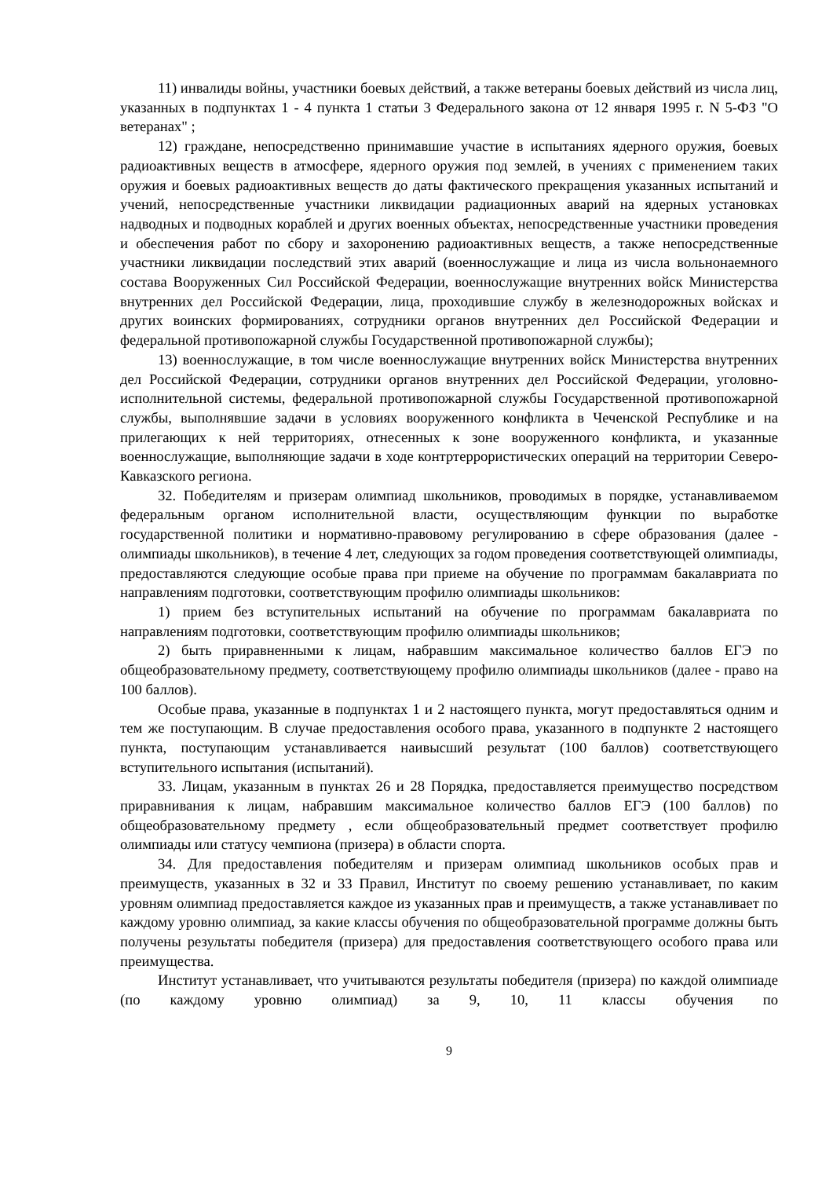11) инвалиды войны, участники боевых действий, а также ветераны боевых действий из числа лиц, указанных в подпунктах 1 - 4 пункта 1 статьи 3 Федерального закона от 12 января 1995 г. N 5-ФЗ "О ветеранах" ;
12) граждане, непосредственно принимавшие участие в испытаниях ядерного оружия, боевых радиоактивных веществ в атмосфере, ядерного оружия под землей, в учениях с применением таких оружия и боевых радиоактивных веществ до даты фактического прекращения указанных испытаний и учений, непосредственные участники ликвидации радиационных аварий на ядерных установках надводных и подводных кораблей и других военных объектах, непосредственные участники проведения и обеспечения работ по сбору и захоронению радиоактивных веществ, а также непосредственные участники ликвидации последствий этих аварий (военнослужащие и лица из числа вольнонаемного состава Вооруженных Сил Российской Федерации, военнослужащие внутренних войск Министерства внутренних дел Российской Федерации, лица, проходившие службу в железнодорожных войсках и других воинских формированиях, сотрудники органов внутренних дел Российской Федерации и федеральной противопожарной службы Государственной противопожарной службы);
13) военнослужащие, в том числе военнослужащие внутренних войск Министерства внутренних дел Российской Федерации, сотрудники органов внутренних дел Российской Федерации, уголовно-исполнительной системы, федеральной противопожарной службы Государственной противопожарной службы, выполнявшие задачи в условиях вооруженного конфликта в Чеченской Республике и на прилегающих к ней территориях, отнесенных к зоне вооруженного конфликта, и указанные военнослужащие, выполняющие задачи в ходе контртеррористических операций на территории Северо-Кавказского региона.
32. Победителям и призерам олимпиад школьников, проводимых в порядке, устанавливаемом федеральным органом исполнительной власти, осуществляющим функции по выработке государственной политики и нормативно-правовому регулированию в сфере образования (далее - олимпиады школьников), в течение 4 лет, следующих за годом проведения соответствующей олимпиады, предоставляются следующие особые права при приеме на обучение по программам бакалавриата по направлениям подготовки, соответствующим профилю олимпиады школьников:
1) прием без вступительных испытаний на обучение по программам бакалавриата по направлениям подготовки, соответствующим профилю олимпиады школьников;
2) быть приравненными к лицам, набравшим максимальное количество баллов ЕГЭ по общеобразовательному предмету, соответствующему профилю олимпиады школьников (далее - право на 100 баллов).
Особые права, указанные в подпунктах 1 и 2 настоящего пункта, могут предоставляться одним и тем же поступающим. В случае предоставления особого права, указанного в подпункте 2 настоящего пункта, поступающим устанавливается наивысший результат (100 баллов) соответствующего вступительного испытания (испытаний).
33. Лицам, указанным в пунктах 26 и 28 Порядка, предоставляется преимущество посредством приравнивания к лицам, набравшим максимальное количество баллов ЕГЭ (100 баллов) по общеобразовательному предмету , если общеобразовательный предмет соответствует профилю олимпиады или статусу чемпиона (призера) в области спорта.
34. Для предоставления победителям и призерам олимпиад школьников особых прав и преимуществ, указанных в 32 и 33 Правил, Институт по своему решению устанавливает, по каким уровням олимпиад предоставляется каждое из указанных прав и преимуществ, а также устанавливает по каждому уровню олимпиад, за какие классы обучения по общеобразовательной программе должны быть получены результаты победителя (призера) для предоставления соответствующего особого права или преимущества.
Институт устанавливает, что учитываются результаты победителя (призера) по каждой олимпиаде (по каждому уровню олимпиад) за 9, 10, 11 классы обучения по
9